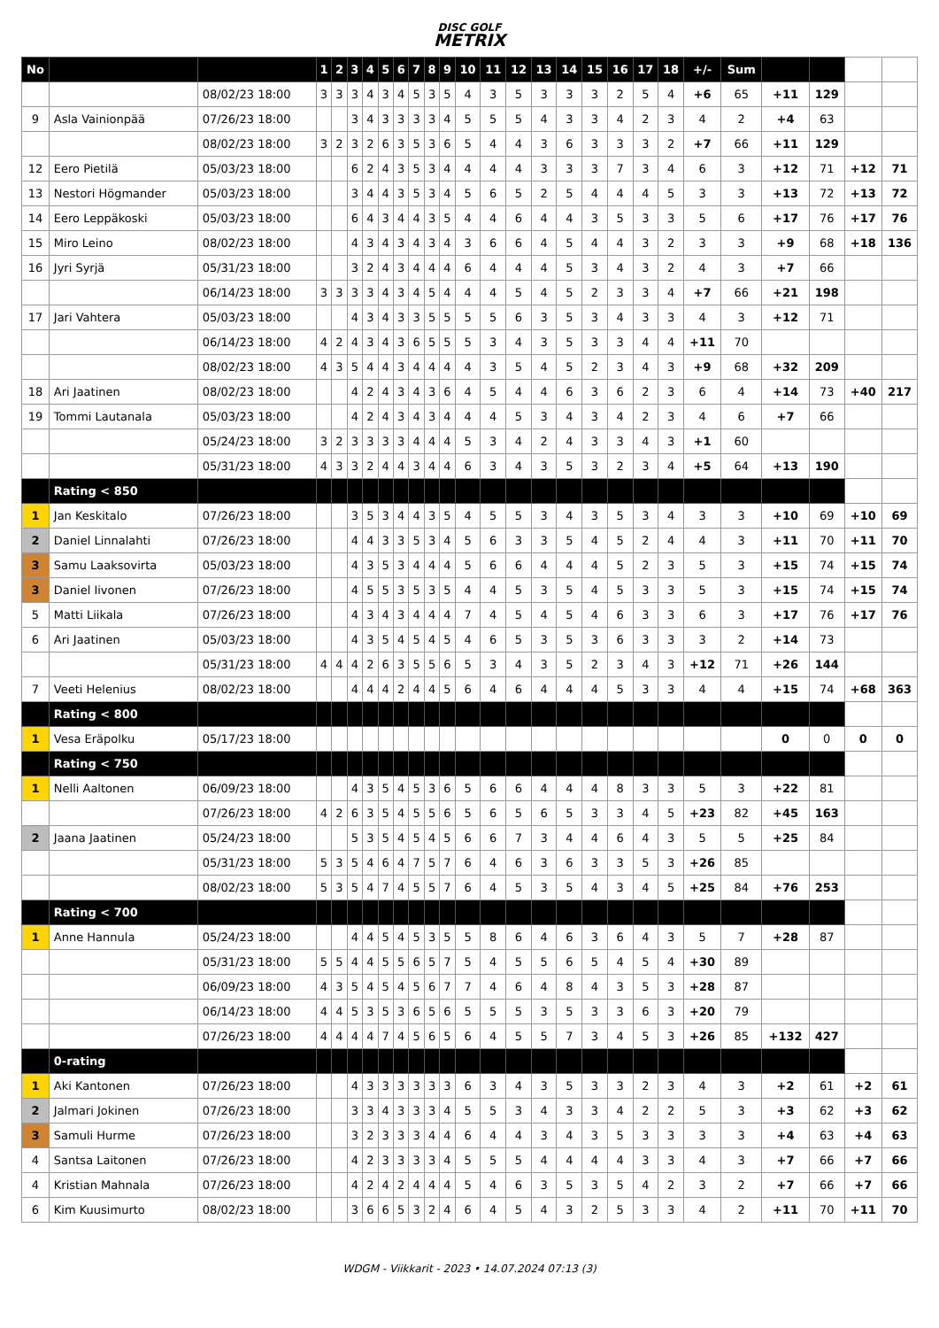DISC GOLF
METRIX
| No | | | 1 | 2 | 3 | 4 | 5 | 6 | 7 | 8 | 9 | 10 | 11 | 12 | 13 | 14 | 15 | 16 | 17 | 18 | +/- | Sum | | | | |
| | | 08/02/23 18:00 | 3 | 3 | 3 | 4 | 3 | 4 | 5 | 3 | 5 | 4 | 3 | 5 | 3 | 3 | 3 | 2 | 5 | 4 | +6 | 65 | +11 | 129 | | |
| 9 | Asla Vainionpää | 07/26/23 18:00 | | | 3 | 4 | 3 | 3 | 3 | 3 | 4 | 5 | 5 | 5 | 4 | 3 | 3 | 4 | 2 | 3 | 4 | 2 | +4 | 63 | | |
| | | 08/02/23 18:00 | 3 | 2 | 3 | 2 | 6 | 3 | 5 | 3 | 6 | 5 | 4 | 4 | 3 | 6 | 3 | 3 | 3 | 2 | +7 | 66 | +11 | 129 | | |
| 12 | Eero Pietilä | 05/03/23 18:00 | | | 6 | 2 | 4 | 3 | 5 | 3 | 4 | 4 | 4 | 4 | 3 | 3 | 3 | 7 | 3 | 4 | 6 | 3 | +12 | 71 | +12 | 71 |
| 13 | Nestori Högmander | 05/03/23 18:00 | | | 3 | 4 | 4 | 3 | 5 | 3 | 4 | 5 | 6 | 5 | 2 | 5 | 4 | 4 | 4 | 5 | 3 | 3 | +13 | 72 | +13 | 72 |
| 14 | Eero Leppäkoski | 05/03/23 18:00 | | | 6 | 4 | 3 | 4 | 4 | 3 | 5 | 4 | 4 | 6 | 4 | 4 | 3 | 5 | 3 | 3 | 5 | 6 | +17 | 76 | +17 | 76 |
| 15 | Miro Leino | 08/02/23 18:00 | | | 4 | 3 | 4 | 3 | 4 | 3 | 4 | 3 | 6 | 6 | 4 | 5 | 4 | 4 | 3 | 2 | 3 | 3 | +9 | 68 | +18 | 136 |
| 16 | Jyri Syrjä | 05/31/23 18:00 | | | 3 | 2 | 4 | 3 | 4 | 4 | 4 | 6 | 4 | 4 | 4 | 5 | 3 | 4 | 3 | 2 | 4 | 3 | +7 | 66 | | |
| | | 06/14/23 18:00 | 3 | 3 | 3 | 3 | 4 | 3 | 4 | 5 | 4 | 4 | 4 | 5 | 4 | 5 | 2 | 3 | 3 | 4 | +7 | 66 | +21 | 198 | | |
| 17 | Jari Vahtera | 05/03/23 18:00 | | | 4 | 3 | 4 | 3 | 3 | 5 | 5 | 5 | 5 | 6 | 3 | 5 | 3 | 4 | 3 | 3 | 4 | 3 | +12 | 71 | | |
| | | 06/14/23 18:00 | 4 | 2 | 4 | 3 | 4 | 3 | 6 | 5 | 5 | 5 | 3 | 4 | 3 | 5 | 3 | 3 | 4 | 4 | +11 | 70 | | | | |
| | | 08/02/23 18:00 | 4 | 3 | 5 | 4 | 4 | 3 | 4 | 4 | 4 | 4 | 3 | 5 | 4 | 5 | 2 | 3 | 4 | 3 | +9 | 68 | +32 | 209 | | |
| 18 | Ari Jaatinen | 08/02/23 18:00 | | | 4 | 2 | 4 | 3 | 4 | 3 | 6 | 4 | 5 | 4 | 4 | 6 | 3 | 6 | 2 | 3 | 6 | 4 | +14 | 73 | +40 | 217 |
| 19 | Tommi Lautanala | 05/03/23 18:00 | | | 4 | 2 | 4 | 3 | 4 | 3 | 4 | 4 | 4 | 5 | 3 | 4 | 3 | 4 | 2 | 3 | 4 | 6 | +7 | 66 | | |
| | | 05/24/23 18:00 | 3 | 2 | 3 | 3 | 3 | 3 | 4 | 4 | 4 | 5 | 3 | 4 | 2 | 4 | 3 | 3 | 4 | 3 | +1 | 60 | | | | |
| | | 05/31/23 18:00 | 4 | 3 | 3 | 2 | 4 | 4 | 3 | 4 | 4 | 6 | 3 | 4 | 3 | 5 | 3 | 2 | 3 | 4 | +5 | 64 | +13 | 190 | | |
| | Rating < 850 | | | | | | | | | | | | | | | | | | | | | | | | | |
| 1 | Jan Keskitalo | 07/26/23 18:00 | | | 3 | 5 | 3 | 4 | 4 | 3 | 5 | 4 | 5 | 5 | 3 | 4 | 3 | 5 | 3 | 4 | 3 | 3 | +10 | 69 | +10 | 69 |
| 2 | Daniel Linnalahti | 07/26/23 18:00 | | | 4 | 4 | 3 | 3 | 5 | 3 | 4 | 5 | 6 | 3 | 3 | 5 | 4 | 5 | 2 | 4 | 4 | 3 | +11 | 70 | +11 | 70 |
| 3 | Samu Laaksovirta | 05/03/23 18:00 | | | 4 | 3 | 5 | 3 | 4 | 4 | 4 | 5 | 6 | 6 | 4 | 4 | 4 | 5 | 2 | 3 | 5 | 3 | +15 | 74 | +15 | 74 |
| 3 | Daniel Iivonen | 07/26/23 18:00 | | | 4 | 5 | 5 | 3 | 5 | 3 | 5 | 4 | 4 | 5 | 3 | 5 | 4 | 5 | 3 | 3 | 5 | 3 | +15 | 74 | +15 | 74 |
| 5 | Matti Liikala | 07/26/23 18:00 | | | 4 | 3 | 4 | 3 | 4 | 4 | 4 | 7 | 4 | 5 | 4 | 5 | 4 | 6 | 3 | 3 | 6 | 3 | +17 | 76 | +17 | 76 |
| 6 | Ari Jaatinen | 05/03/23 18:00 | | | 4 | 3 | 5 | 4 | 5 | 4 | 5 | 4 | 6 | 5 | 3 | 5 | 3 | 6 | 3 | 3 | 3 | 2 | +14 | 73 | | |
| | | 05/31/23 18:00 | 4 | 4 | 4 | 2 | 6 | 3 | 5 | 5 | 6 | 5 | 3 | 4 | 3 | 5 | 2 | 3 | 4 | 3 | +12 | 71 | +26 | 144 | | |
| 7 | Veeti Helenius | 08/02/23 18:00 | | | 4 | 4 | 4 | 2 | 4 | 4 | 5 | 6 | 4 | 6 | 4 | 4 | 4 | 5 | 3 | 3 | 4 | 4 | +15 | 74 | +68 | 363 |
| | Rating < 800 | | | | | | | | | | | | | | | | | | | | | | | | | |
| 1 | Vesa Eräpolku | 05/17/23 18:00 | | | | | | | | | | | | | | | | | | | | | 0 | 0 | 0 | 0 |
| | Rating < 750 | | | | | | | | | | | | | | | | | | | | | | | | | |
| 1 | Nelli Aaltonen | 06/09/23 18:00 | | | 4 | 3 | 5 | 4 | 5 | 3 | 6 | 5 | 6 | 6 | 4 | 4 | 4 | 8 | 3 | 3 | 5 | 3 | +22 | 81 | | |
| | | 07/26/23 18:00 | 4 | 2 | 6 | 3 | 5 | 4 | 5 | 5 | 6 | 5 | 6 | 5 | 6 | 5 | 3 | 3 | 4 | 5 | +23 | 82 | +45 | 163 | | |
| 2 | Jaana Jaatinen | 05/24/23 18:00 | | | 5 | 3 | 5 | 4 | 5 | 4 | 5 | 6 | 6 | 7 | 3 | 4 | 4 | 6 | 4 | 3 | 5 | 5 | +25 | 84 | | |
| | | 05/31/23 18:00 | 5 | 3 | 5 | 4 | 6 | 4 | 7 | 5 | 7 | 6 | 4 | 6 | 3 | 6 | 3 | 3 | 5 | 3 | +26 | 85 | | | | |
| | | 08/02/23 18:00 | 5 | 3 | 5 | 4 | 7 | 4 | 5 | 5 | 7 | 6 | 4 | 5 | 3 | 5 | 4 | 3 | 4 | 5 | +25 | 84 | +76 | 253 | | |
| | Rating < 700 | | | | | | | | | | | | | | | | | | | | | | | | | |
| 1 | Anne Hannula | 05/24/23 18:00 | | | 4 | 4 | 5 | 4 | 5 | 3 | 5 | 5 | 8 | 6 | 4 | 6 | 3 | 6 | 4 | 3 | 5 | 7 | +28 | 87 | | |
| | | 05/31/23 18:00 | 5 | 5 | 4 | 4 | 5 | 5 | 6 | 5 | 7 | 5 | 4 | 5 | 5 | 6 | 5 | 4 | 5 | 4 | +30 | 89 | | | | |
| | | 06/09/23 18:00 | 4 | 3 | 5 | 4 | 5 | 4 | 5 | 6 | 7 | 7 | 4 | 6 | 4 | 8 | 4 | 3 | 5 | 3 | +28 | 87 | | | | |
| | | 06/14/23 18:00 | 4 | 4 | 5 | 3 | 5 | 3 | 6 | 5 | 6 | 5 | 5 | 5 | 3 | 5 | 3 | 3 | 6 | 3 | +20 | 79 | | | | |
| | | 07/26/23 18:00 | 4 | 4 | 4 | 4 | 7 | 4 | 5 | 6 | 5 | 6 | 4 | 5 | 5 | 7 | 3 | 4 | 5 | 3 | +26 | 85 | +132 | 427 | | |
| | 0-rating | | | | | | | | | | | | | | | | | | | | | | | | | |
| 1 | Aki Kantonen | 07/26/23 18:00 | | | 4 | 3 | 3 | 3 | 3 | 3 | 3 | 6 | 3 | 4 | 3 | 5 | 3 | 3 | 2 | 3 | 4 | 3 | +2 | 61 | +2 | 61 |
| 2 | Jalmari Jokinen | 07/26/23 18:00 | | | 3 | 3 | 4 | 3 | 3 | 3 | 4 | 5 | 5 | 3 | 4 | 3 | 3 | 4 | 2 | 2 | 5 | 3 | +3 | 62 | +3 | 62 |
| 3 | Samuli Hurme | 07/26/23 18:00 | | | 3 | 2 | 3 | 3 | 3 | 4 | 4 | 6 | 4 | 4 | 3 | 4 | 3 | 5 | 3 | 3 | 3 | 3 | +4 | 63 | +4 | 63 |
| 4 | Santsa Laitonen | 07/26/23 18:00 | | | 4 | 2 | 3 | 3 | 3 | 3 | 4 | 5 | 5 | 5 | 4 | 4 | 4 | 4 | 3 | 3 | 4 | 3 | +7 | 66 | +7 | 66 |
| 4 | Kristian Mahnala | 07/26/23 18:00 | | | 4 | 2 | 4 | 2 | 4 | 4 | 4 | 5 | 4 | 6 | 3 | 5 | 3 | 5 | 4 | 2 | 3 | 2 | +7 | 66 | +7 | 66 |
| 6 | Kim Kuusimurto | 08/02/23 18:00 | | | 3 | 6 | 6 | 5 | 3 | 2 | 4 | 6 | 4 | 5 | 4 | 3 | 2 | 5 | 3 | 3 | 4 | 2 | +11 | 70 | +11 | 70 |
WDGM - Viikkarit - 2023 • 14.07.2024 07:13 (3)